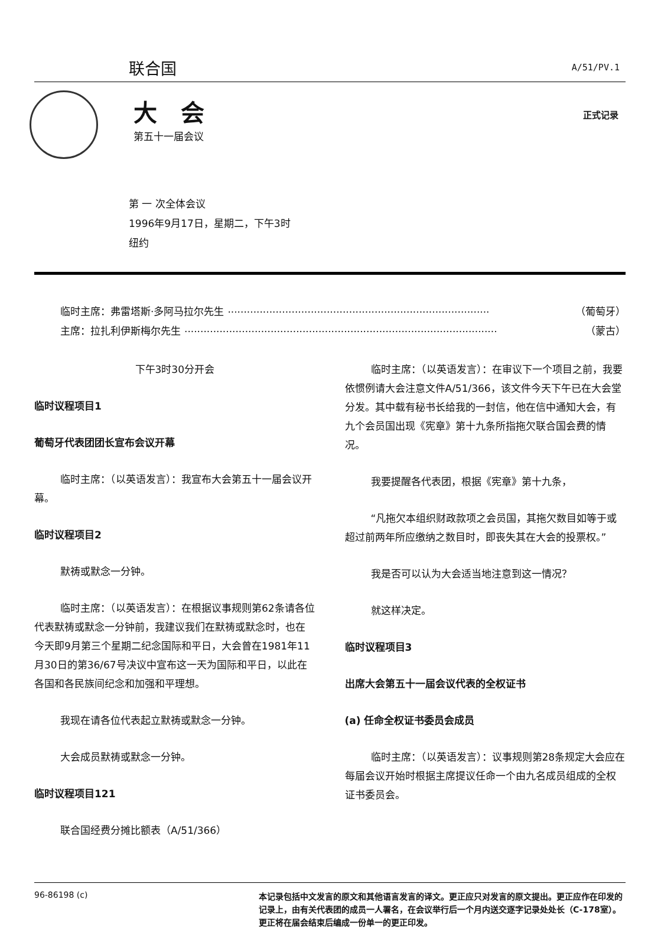联合国 A/51/PV.1
大会
第五十一届会议
正式记录
第 一 次全体会议
1996年9月17日，星期二，下午3时
纽约
临时主席：弗雷塔斯·多阿马拉尔先生.................................................................................. （葡萄牙）
主席：拉扎利伊斯梅尔先生.................................................................................................. （蒙古）
下午3时30分开会
临时议程项目1
葡萄牙代表团团长宣布会议开幕
临时主席：（以英语发言）：我宣布大会第五十一届会议开幕。
临时议程项目2
默祷或默念一分钟。
临时主席：（以英语发言）：在根据议事规则第62条请各位代表默祷或默念一分钟前，我建议我们在默祷或默念时，也在今天即9月第三个星期二纪念国际和平日，大会曾在1981年11月30日的第36/67号决议中宣布这一天为国际和平日，以此在各国和各民族间纪念和加强和平理想。
我现在请各位代表起立默祷或默念一分钟。
大会成员默祷或默念一分钟。
临时议程项目121
联合国经费分摊比额表（A/51/366）
临时主席：（以英语发言）：在审议下一个项目之前，我要依惯例请大会注意文件A/51/366，该文件今天下午已在大会堂分发。其中载有秘书长给我的一封信，他在信中通知大会，有九个会员国出现《宪章》第十九条所指拖欠联合国会费的情况。
我要提醒各代表团，根据《宪章》第十九条，
“凡拖欠本组织财政款项之会员国，其拖欠数目如等于或超过前两年所应缴纳之数目时，即丧失其在大会的投票权。”
我是否可以认为大会适当地注意到这一情况？
就这样决定。
临时议程项目3
出席大会第五十一届会议代表的全权证书
(a) 任命全权证书委员会成员
临时主席：（以英语发言）：议事规则第28条规定大会应在每届会议开始时根据主席提议任命一个由九名成员组成的全权证书委员会。
96-86198 (c)
本记录包括中文发言的原文和其他语言发言的译文。更正应只对发言的原文提出。更正应作在印发的记录上，由有关代表团的成员一人署名，在会议举行后一个月内送交逐字记录处处长（C-178室）。更正将在届会结束后编成一份单一的更正印发。